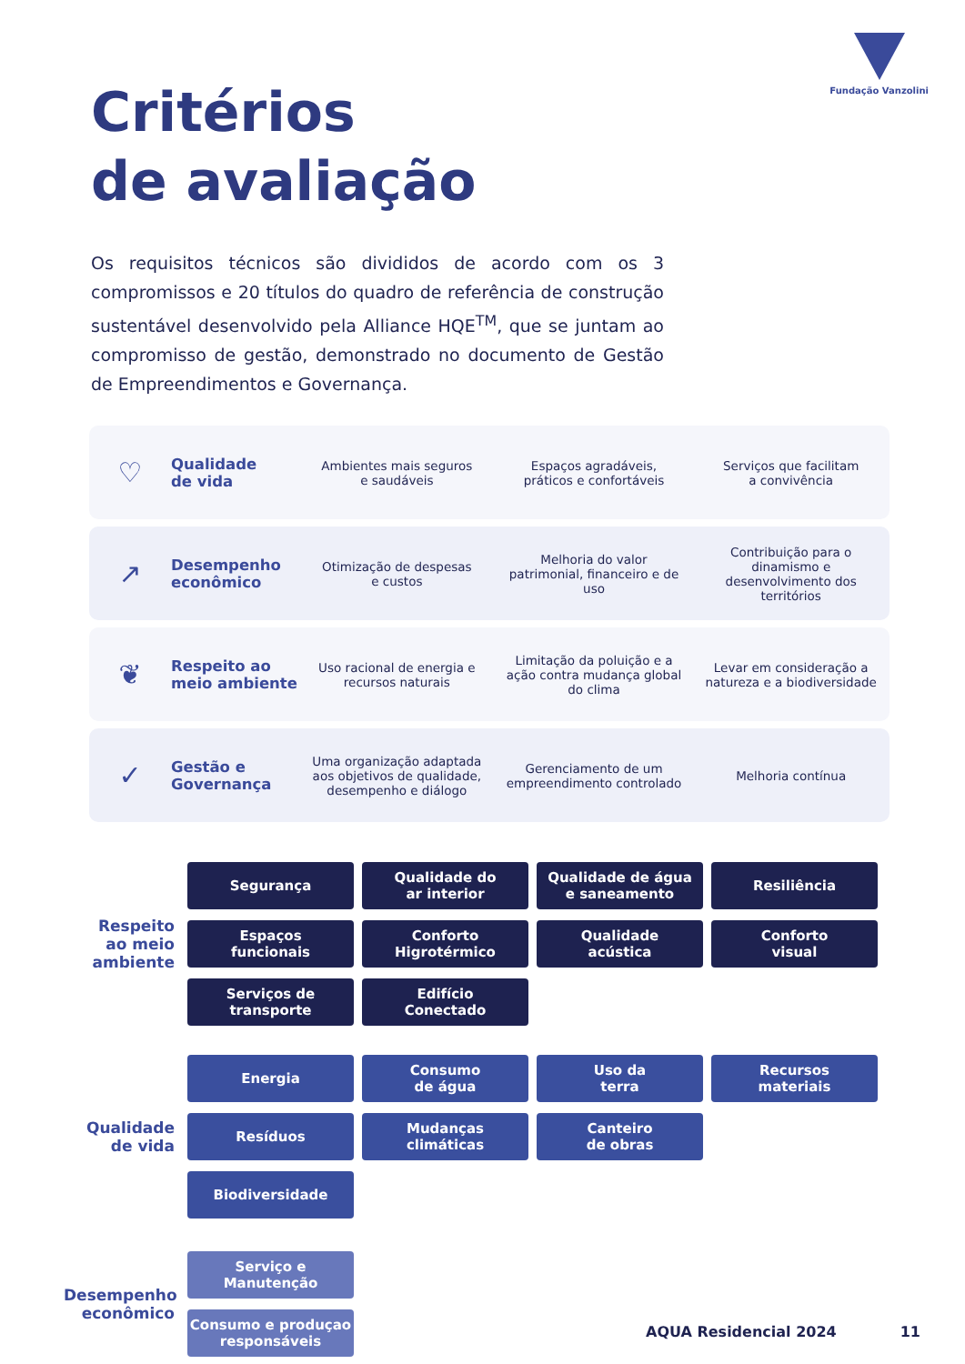Fundação Vanzolini
Critérios
de avaliação
Os requisitos técnicos são divididos de acordo com os 3 compromissos e 20 títulos do quadro de referência de construção sustentável desenvolvido pela Alliance HQE<sup>TM</sup>, que se juntam ao compromisso de gestão, demonstrado no documento de Gestão de Empreendimentos e Governança.
♡
Qualidade
de vida
Ambientes mais seguros
e saudáveis
Espaços agradáveis,
práticos e confortáveis
Serviços que facilitam
a convivência
↗
Desempenho
econômico
Otimização de despesas
e custos
Melhoria do valor patrimonial, financeiro e de uso
Contribuição para o dinamismo e desenvolvimento dos territórios
❦
Respeito ao
meio ambiente
Uso racional de energia e
recursos naturais
Limitação da poluição e a ação contra mudança global do clima
Levar em consideração a natureza e a biodiversidade
✓
Gestão e
Governança
Uma organização adaptada aos objetivos de qualidade, desempenho e diálogo
Gerenciamento de um empreendimento controlado
Melhoria contínua
Respeito
ao meio
ambiente
Segurança
Qualidade do
ar interior
Qualidade de água
e saneamento
Resiliência
Espaços
funcionais
Conforto
Higrotérmico
Qualidade
acústica
Conforto
visual
Serviços de
transporte
Edifício
Conectado
Qualidade
de vida
Energia
Consumo
de água
Uso da
terra
Recursos
materiais
Resíduos
Mudanças
climáticas
Canteiro
de obras
Biodiversidade
Desempenho
econômico
Serviço e
Manutenção
Consumo e produçao
responsáveis
AQUA Residencial 2024 11